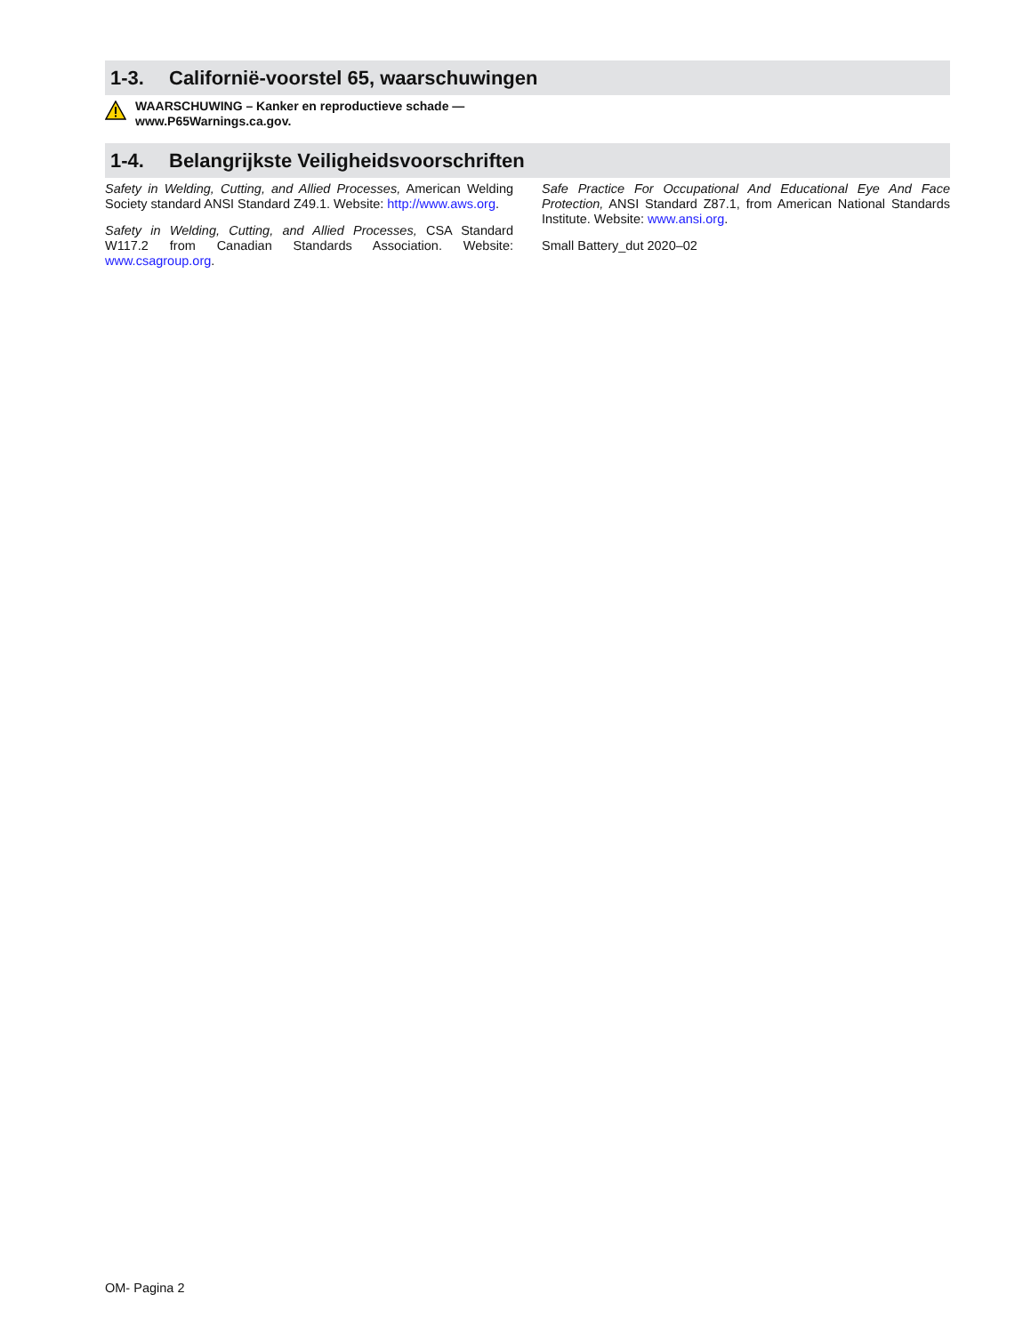1-3. Californië-voorstel 65, waarschuwingen
WAARSCHUWING – Kanker en reproductieve schade —
www.P65Warnings.ca.gov.
1-4. Belangrijkste Veiligheidsvoorschriften
Safety in Welding, Cutting, and Allied Processes, American Welding Society standard ANSI Standard Z49.1. Website: http://www.aws.org.
Safety in Welding, Cutting, and Allied Processes, CSA Standard W117.2 from Canadian Standards Association. Website: www.csagroup.org.
Safe Practice For Occupational And Educational Eye And Face Protection, ANSI Standard Z87.1, from American National Standards Institute. Website: www.ansi.org.
Small Battery_dut 2020–02
OM- Pagina 2